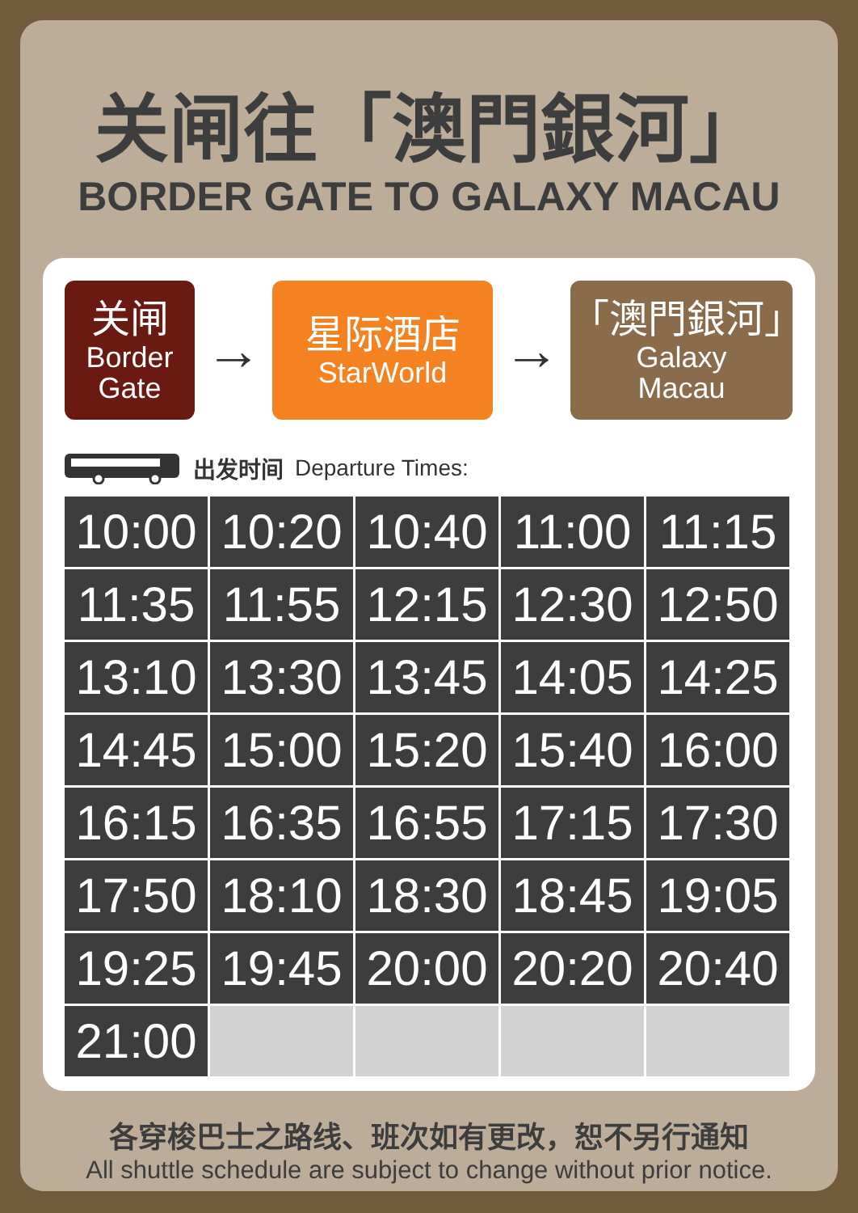关闸往「澳門銀河」
BORDER GATE TO GALAXY MACAU
关闸
Border
Gate
→
星际酒店
StarWorld
→
「澳門銀河」
Galaxy
Macau
出发时间 Departure Times:
| 10:00 | 10:20 | 10:40 | 11:00 | 11:15 |
| 11:35 | 11:55 | 12:15 | 12:30 | 12:50 |
| 13:10 | 13:30 | 13:45 | 14:05 | 14:25 |
| 14:45 | 15:00 | 15:20 | 15:40 | 16:00 |
| 16:15 | 16:35 | 16:55 | 17:15 | 17:30 |
| 17:50 | 18:10 | 18:30 | 18:45 | 19:05 |
| 19:25 | 19:45 | 20:00 | 20:20 | 20:40 |
| 21:00 | | | | |
各穿梭巴士之路线、班次如有更改，恕不另行通知
All shuttle schedule are subject to change without prior notice.